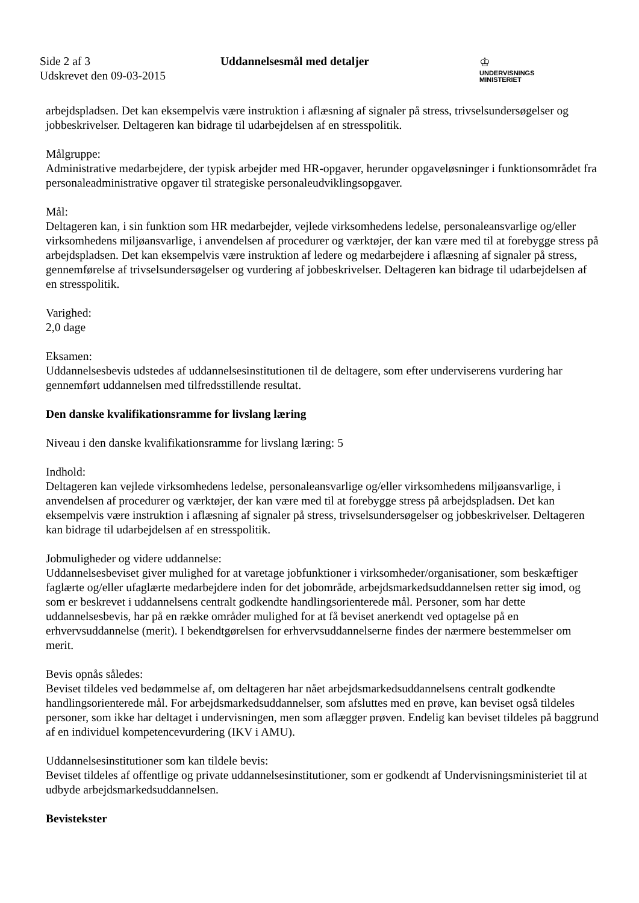Side 2 af 3
Udskrevet den 09-03-2015
Uddannelsesmål med detaljer
♔
UNDERVISNINGS
MINISTERIET
arbejdspladsen. Det kan eksempelvis være instruktion i aflæsning af signaler på stress, trivselsundersøgelser og jobbeskrivelser. Deltageren kan bidrage til udarbejdelsen af en stresspolitik.
Målgruppe:
Administrative medarbejdere, der typisk arbejder med HR-opgaver, herunder opgaveløsninger i funktionsområdet fra personaleadministrative opgaver til strategiske personaleudviklingsopgaver.
Mål:
Deltageren kan, i sin funktion som HR medarbejder, vejlede virksomhedens ledelse, personaleansvarlige og/eller virksomhedens miljøansvarlige, i anvendelsen af procedurer og værktøjer, der kan være med til at forebygge stress på arbejdspladsen. Det kan eksempelvis være instruktion af ledere og medarbejdere i aflæsning af signaler på stress, gennemførelse af trivselsundersøgelser og vurdering af jobbeskrivelser. Deltageren kan bidrage til udarbejdelsen af en stresspolitik.
Varighed:
2,0 dage
Eksamen:
Uddannelsesbevis udstedes af uddannelsesinstitutionen til de deltagere, som efter underviserens vurdering har gennemført uddannelsen med tilfredsstillende resultat.
Den danske kvalifikationsramme for livslang læring
Niveau i den danske kvalifikationsramme for livslang læring: 5
Indhold:
Deltageren kan vejlede virksomhedens ledelse, personaleansvarlige og/eller virksomhedens miljøansvarlige, i anvendelsen af procedurer og værktøjer, der kan være med til at forebygge stress på arbejdspladsen. Det kan eksempelvis være instruktion i aflæsning af signaler på stress, trivselsundersøgelser og jobbeskrivelser. Deltageren kan bidrage til udarbejdelsen af en stresspolitik.
Jobmuligheder og videre uddannelse:
Uddannelsesbeviset giver mulighed for at varetage jobfunktioner i virksomheder/organisationer, som beskæftiger faglærte og/eller ufaglærte medarbejdere inden for det jobområde, arbejdsmarkedsuddannelsen retter sig imod, og som er beskrevet i uddannelsens centralt godkendte handlingsorienterede mål. Personer, som har dette uddannelsesbevis, har på en række områder mulighed for at få beviset anerkendt ved optagelse på en erhvervsuddannelse (merit). I bekendtgørelsen for erhvervsuddannelserne findes der nærmere bestemmelser om merit.
Bevis opnås således:
Beviset tildeles ved bedømmelse af, om deltageren har nået arbejdsmarkedsuddannelsens centralt godkendte handlingsorienterede mål. For arbejdsmarkedsuddannelser, som afsluttes med en prøve, kan beviset også tildeles personer, som ikke har deltaget i undervisningen, men som aflægger prøven. Endelig kan beviset tildeles på baggrund af en individuel kompetencevurdering (IKV i AMU).
Uddannelsesinstitutioner som kan tildele bevis:
Beviset tildeles af offentlige og private uddannelsesinstitutioner, som er godkendt af Undervisningsministeriet til at udbyde arbejdsmarkedsuddannelsen.
Bevistekster